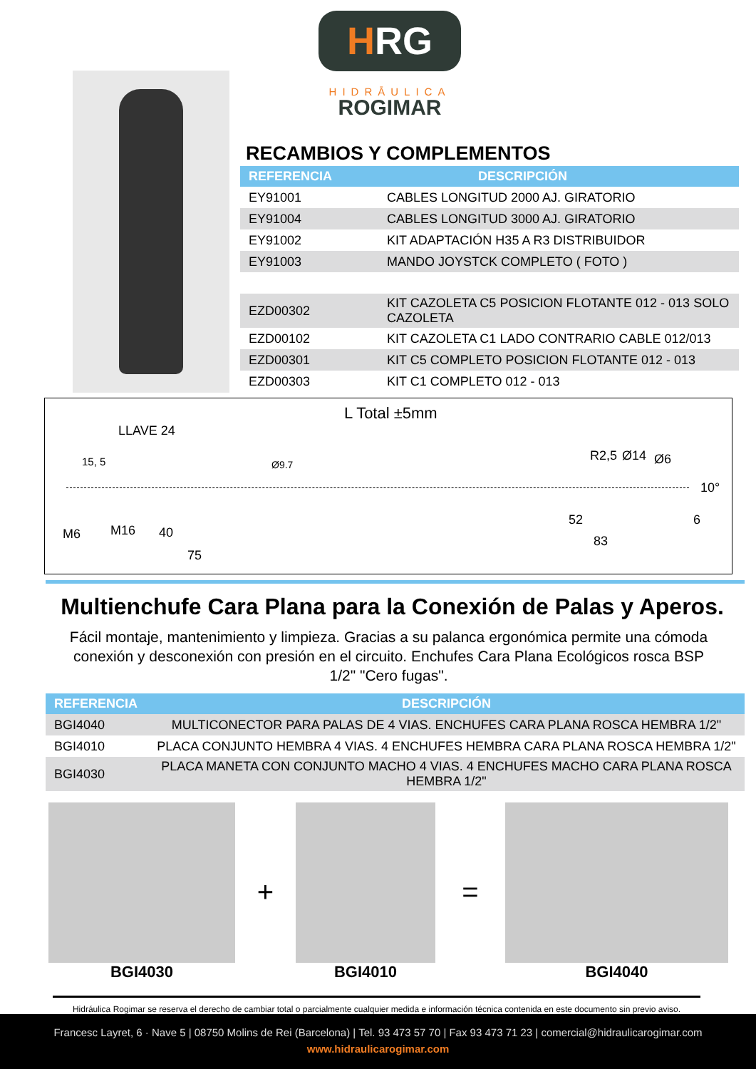HRG
HIDRĀULICA
ROGIMAR
RECAMBIOS Y COMPLEMENTOS
| REFERENCIA | DESCRIPCIÓN |
| --- | --- |
| EY91001 | CABLES LONGITUD 2000 AJ. GIRATORIO |
| EY91004 | CABLES LONGITUD 3000 AJ. GIRATORIO |
| EY91002 | KIT ADAPTACIÓN H35 A R3 DISTRIBUIDOR |
| EY91003 | MANDO JOYSTCK COMPLETO ( FOTO ) |
| EZD00302 | KIT CAZOLETA C5 POSICION FLOTANTE 012 - 013 SOLO CAZOLETA |
| EZD00102 | KIT CAZOLETA C1 LADO CONTRARIO CABLE 012/013 |
| EZD00301 | KIT C5 COMPLETO POSICION FLOTANTE 012 - 013 |
| EZD00303 | KIT C1 COMPLETO 012 - 013 |
L Total ±5mm
LLAVE 24
15, 5 Ø9.7
R2,5 Ø14 Ø6
10°
M6 M16 40
75
52
83
6
Multienchufe Cara Plana para la Conexión de Palas y Aperos.
Fácil montaje, mantenimiento y limpieza. Gracias a su palanca ergonómica permite una cómoda conexión y desconexión con presión en el circuito. Enchufes Cara Plana Ecológicos rosca BSP 1/2" "Cero fugas".
| REFERENCIA | DESCRIPCIÓN |
| --- | --- |
| BGI4040 | MULTICONECTOR PARA PALAS DE 4 VIAS. ENCHUFES CARA PLANA ROSCA HEMBRA 1/2" |
| BGI4010 | PLACA CONJUNTO HEMBRA 4 VIAS. 4 ENCHUFES HEMBRA CARA PLANA ROSCA HEMBRA 1/2" |
| BGI4030 | PLACA MANETA CON CONJUNTO MACHO 4 VIAS. 4 ENCHUFES MACHO CARA PLANA ROSCA HEMBRA 1/2" |
BGI4030
+
BGI4010
=
BGI4040
Hidráulica Rogimar se reserva el derecho de cambiar total o parcialmente cualquier medida e información técnica contenida en este documento sin previo aviso.
Francesc Layret, 6 · Nave 5 | 08750 Molins de Rei (Barcelona) | Tel. 93 473 57 70 | Fax 93 473 71 23 | comercial@hidraulicarogimar.com
www.hidraulicarogimar.com